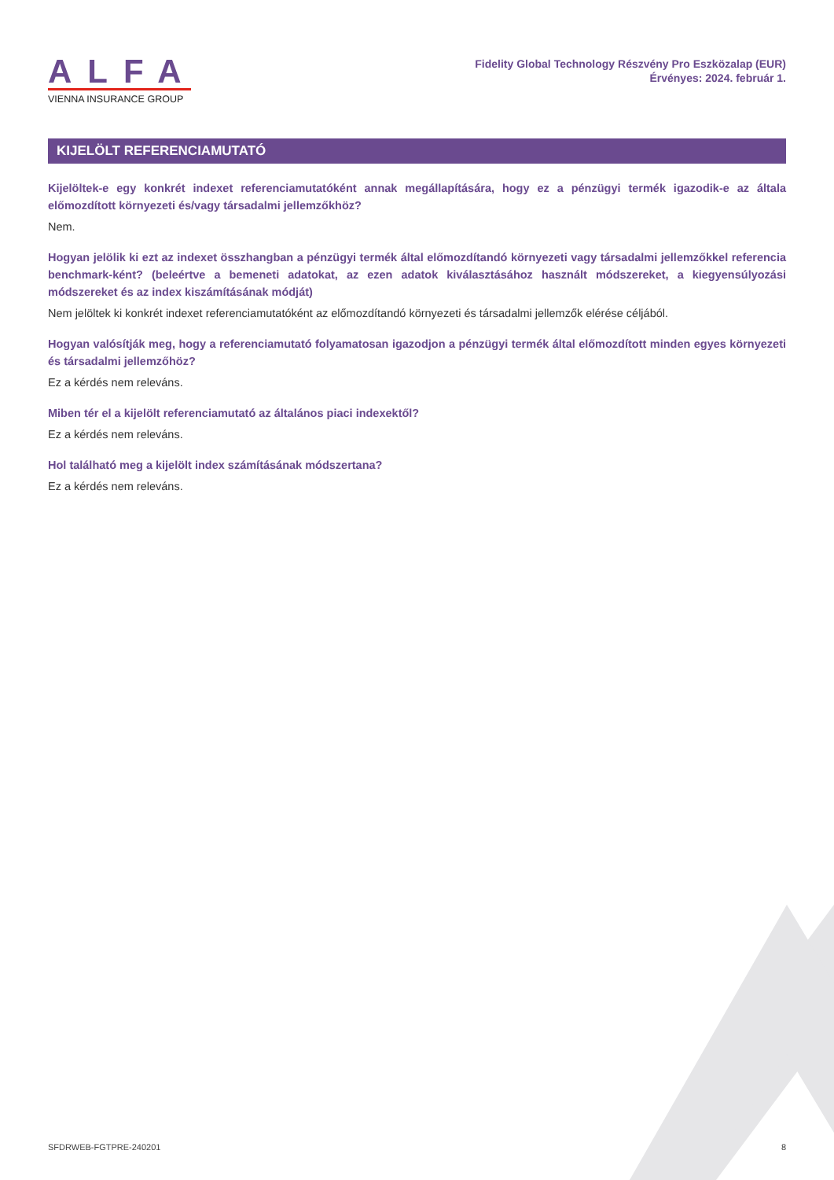ALFA
VIENNA INSURANCE GROUP
Fidelity Global Technology Részvény Pro Eszközalap (EUR)
Érvényes: 2024. február 1.
KIJELÖLT REFERENCIAMUTATÓ
Kijelöltek-e egy konkrét indexet referenciamutatóként annak megállapítására, hogy ez a pénzügyi termék igazodik-e az általa előmozdított környezeti és/vagy társadalmi jellemzőkhöz?
Nem.
Hogyan jelölik ki ezt az indexet összhangban a pénzügyi termék által előmozdítandó környezeti vagy társadalmi jellemzőkkel referencia benchmark-ként? (beleértve a bemeneti adatokat, az ezen adatok kiválasztásához használt módszereket, a kiegyensúlyozási módszereket és az index kiszámításának módját)
Nem jelöltek ki konkrét indexet referenciamutatóként az előmozdítandó környezeti és társadalmi jellemzők elérése céljából.
Hogyan valósítják meg, hogy a referenciamutató folyamatosan igazodjon a pénzügyi termék által előmozdított minden egyes környezeti és társadalmi jellemzőhöz?
Ez a kérdés nem releváns.
Miben tér el a kijelölt referenciamutató az általános piaci indexektől?
Ez a kérdés nem releváns.
Hol található meg a kijelölt index számításának módszertana?
Ez a kérdés nem releváns.
SFDRWEB-FGTPRE-240201 8